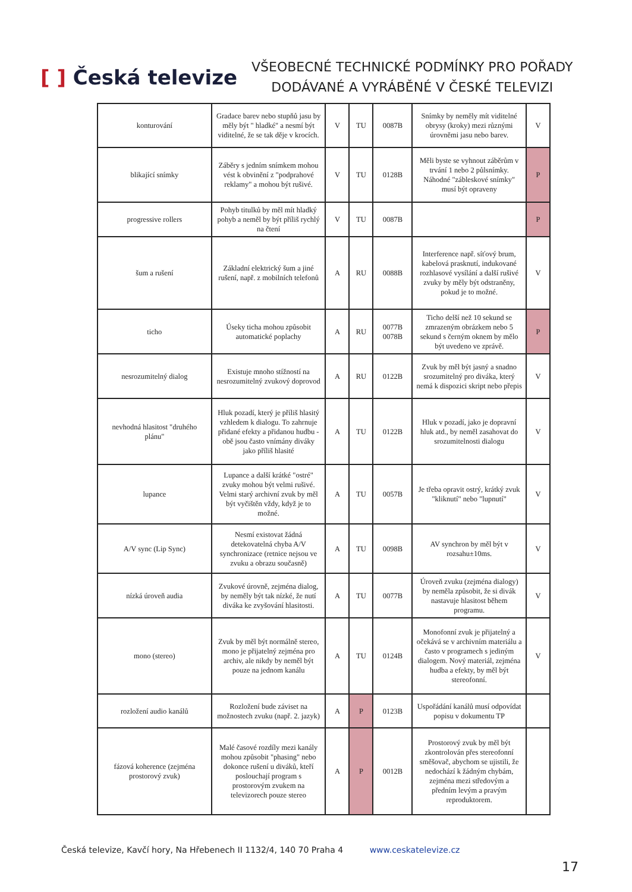[ ] Česká televize
VŠEOBECNÉ TECHNICKÉ PODMÍNKY PRO POŘADY
DODÁVANÉ A VYRÁBĚNÉ V ČESKÉ TELEVIZI
| konturování | Gradace barev nebo stupňů jasu by měly být " hladké" a nesmí být viditelné, že se tak děje v krocích. | V | TU | 0087B | Snímky by neměly mít viditelné obrysy (kroky) mezi různými úrovněmi jasu nebo barev. | V |
| blikající snímky | Záběry s jedním snímkem mohou vést k obvinění z "podprahové reklamy" a mohou být rušivé. | V | TU | 0128B | Měli byste se vyhnout záběrům v trvání 1 nebo 2 půlsnímky. Náhodné "zábleskové snímky" musí být opraveny | P |
| progressive rollers | Pohyb titulků by měl mít hladký pohyb a neměl by být příliš rychlý na čtení | V | TU | 0087B | | P |
| šum a rušení | Základní elektrický šum a jiné rušení, např. z mobilních telefonů | A | RU | 0088B | Interference např. síťový brum, kabelová prasknutí, indukované rozhlasové vysílání a další rušivé zvuky by měly být odstraněny, pokud je to možné. | V |
| ticho | Úseky ticha mohou způsobit automatické poplachy | A | RU | 0077B 0078B | Ticho delší než 10 sekund se zmrazeným obrázkem nebo 5 sekund s černým oknem by mělo být uvedeno ve zprávě. | P |
| nesrozumitelný dialog | Existuje mnoho stížností na nesrozumitelný zvukový doprovod | A | RU | 0122B | Zvuk by měl být jasný a snadno srozumitelný pro diváka, který nemá k dispozici skript nebo přepis | V |
| nevhodná hlasitost "druhého plánu" | Hluk pozadí, který je příliš hlasitý vzhledem k dialogu. To zahrnuje přidané efekty a přidanou hudbu - obě jsou často vnímány diváky jako příliš hlasité | A | TU | 0122B | Hluk v pozadí, jako je dopravní hluk atd., by neměl zasahovat do srozumitelnosti dialogu | V |
| lupance | Lupance a další krátké "ostré" zvuky mohou být velmi rušivé. Velmi starý archivní zvuk by měl být vyčištěn vždy, když je to možné. | A | TU | 0057B | Je třeba opravit ostrý, krátký zvuk "kliknutí" nebo "lupnutí" | V |
| A/V sync (Lip Sync) | Nesmí existovat žádná detekovatelná chyba A/V synchronizace (retnice nejsou ve zvuku a obrazu současně) | A | TU | 0098B | AV synchron by měl být v rozsahu±10ms. | V |
| nízká úroveň audia | Zvukové úrovně, zejména dialog, by neměly být tak nízké, že nutí diváka ke zvyšování hlasitosti. | A | TU | 0077B | Úroveň zvuku (zejména dialogy) by neměla způsobit, že si divák nastavuje hlasitost během programu. | V |
| mono (stereo) | Zvuk by měl být normálně stereo, mono je přijatelný zejména pro archiv, ale nikdy by neměl být pouze na jednom kanálu | A | TU | 0124B | Monofonní zvuk je přijatelný a očekává se v archivním materiálu a často v programech s jediným dialogem. Nový materiál, zejména hudba a efekty, by měl být stereofonní. | V |
| rozložení audio kanálů | Rozložení bude záviset na možnostech zvuku (např. 2. jazyk) | A | P | 0123B | Uspořádání kanálů musí odpovídat popisu v dokumentu TP | |
| fázová koherence (zejména prostorový zvuk) | Malé časové rozdíly mezi kanály mohou způsobit "phasing" nebo dokonce rušení u diváků, kteří poslouchají program s prostorovým zvukem na televizorech pouze stereo | A | P | 0012B | Prostorový zvuk by měl být zkontrolován přes stereofonní směšovač, abychom se ujistili, že nedochází k žádným chybám, zejména mezi středovým a předním levým a pravým reproduktorem. | |
Česká televize, Kavčí hory, Na Hřebenech II 1132/4, 140 70 Praha 4 www.ceskatelevize.cz
17